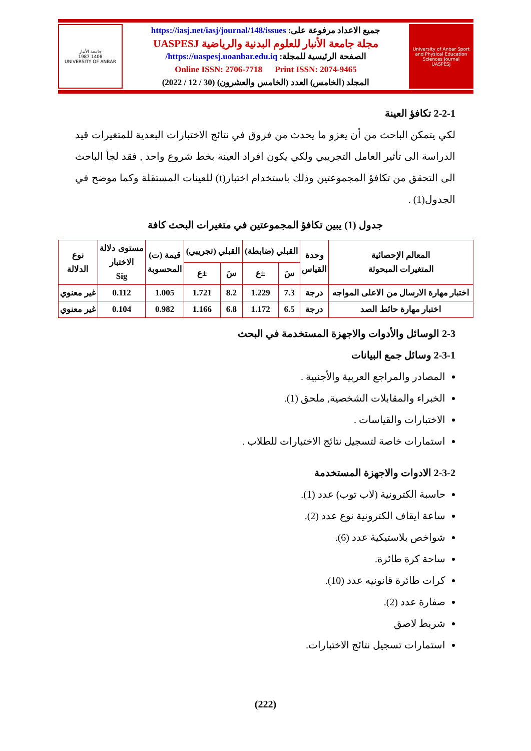جامعة الأنبار
1987 1408
UNIVERSITY OF ANBAR
جميع الاعداد مرفوعة على: https://iasj.net/iasj/journal/148/issues
مجلة جامعة الأنبار للعلوم البدنية والرياضية UASPESJ
الصفحة الرئيسية للمجلة: https://uaspesj.uoanbar.edu.iq/
Online ISSN: 2706-7718 Print ISSN: 2074-9465
المجلد (الخامس) العدد (الخامس والعشرون) (30 / 12 / 2022)
University of Anbar Sport and Physical Education Sciences Journal
UASPESJ
2-2-1 تكافؤ العينة
لكي يتمكن الباحث من أن يعزو ما يحدث من فروق في نتائج الاختبارات البعدية للمتغيرات قيد الدراسة الى تأثير العامل التجريبي ولكي يكون افراد العينة بخط شروع واحد , فقد لجأ الباحث الى التحقق من تكافؤ المجموعتين وذلك باستخدام اختبار(t) للعينات المستقلة وكما موضح في الجدول(1) .
جدول (1) يبين تكافؤ المجموعتين في متغيرات البحث كافة
| المعالم الإحصائية المتغيرات المبحوثة | وحدة القياس | القبلي (ضابطة) | | القبلي (تجريبي) | | قيمة (ت) المحسوبة | مستوى دلالة الاختبار Sig | نوع الدلالة |
| --- | --- | --- | --- | --- | --- | --- | --- | --- |
| | | سَ | ±ع | سَ | ±ع | | | |
| اختبار مهارة الارسال من الاعلى المواجه | درجة | 7.3 | 1.229 | 8.2 | 1.721 | 1.005 | 0.112 | غير معنوي |
| اختبار مهارة حائط الصد | درجة | 6.5 | 1.172 | 6.8 | 1.166 | 0.982 | 0.104 | غير معنوي |
2-3 الوسائل والأدوات والاجهزة المستخدمة في البحث
2-3-1 وسائل جمع البيانات
المصادر والمراجع العربية والأجنبية .
الخبراء والمقابلات الشخصية, ملحق (1).
الاختبارات والقياسات .
استمارات خاصة لتسجيل نتائج الاختبارات للطلاب .
2-3-2 الادوات والاجهزة المستخدمة
حاسبة الكترونية (لاب توب) عدد (1).
ساعة ايقاف الكترونية نوع عدد (2).
شواخص بلاستيكية عدد (6).
ساحة كرة طائرة.
كرات طائرة قانونيه عدد (10).
صفارة عدد (2).
شريط لاصق
استمارات تسجيل نتائج الاختبارات.
(222)